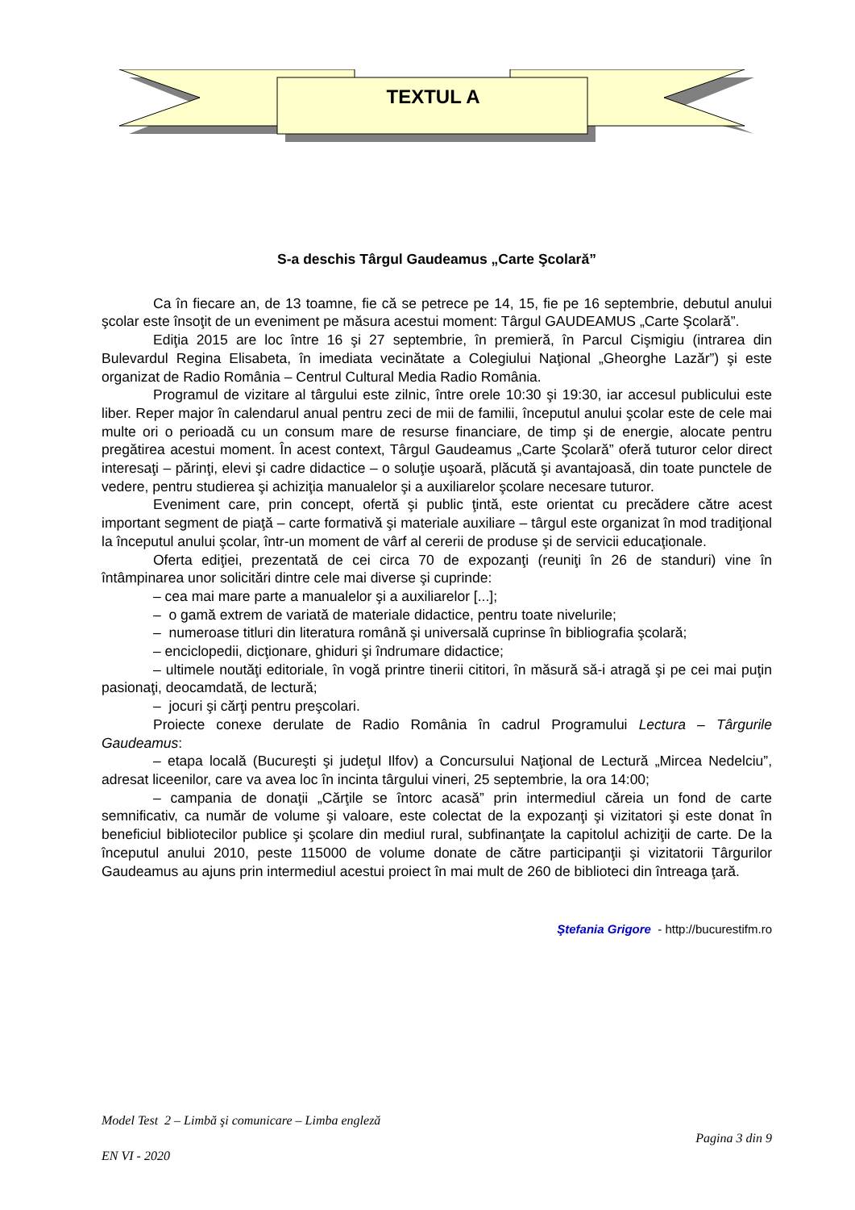TEXTUL A
S-a deschis Târgul Gaudeamus „Carte Şcolară”
Ca în fiecare an, de 13 toamne, fie că se petrece pe 14, 15, fie pe 16 septembrie, debutul anului şcolar este însoţit de un eveniment pe măsura acestui moment: Târgul GAUDEAMUS „Carte Şcolară”.
Ediţia 2015 are loc între 16 şi 27 septembrie, în premieră, în Parcul Cişmigiu (intrarea din Bulevardul Regina Elisabeta, în imediata vecinătate a Colegiului Naţional „Gheorghe Lazăr”) şi este organizat de Radio România – Centrul Cultural Media Radio România.
Programul de vizitare al târgului este zilnic, între orele 10:30 şi 19:30, iar accesul publicului este liber. Reper major în calendarul anual pentru zeci de mii de familii, începutul anului şcolar este de cele mai multe ori o perioadă cu un consum mare de resurse financiare, de timp şi de energie, alocate pentru pregătirea acestui moment. În acest context, Târgul Gaudeamus „Carte Şcolară” oferă tuturor celor direct interesaţi – părinţi, elevi şi cadre didactice – o soluţie uşoară, plăcută şi avantajoasă, din toate punctele de vedere, pentru studierea şi achiziţia manualelor şi a auxiliarelor şcolare necesare tuturor.
Eveniment care, prin concept, ofertă şi public ţintă, este orientat cu precădere către acest important segment de piaţă – carte formativă şi materiale auxiliare – târgul este organizat în mod tradiţional la începutul anului şcolar, într-un moment de vârf al cererii de produse şi de servicii educaţionale.
Oferta ediţiei, prezentată de cei circa 70 de expozanţi (reuniţi în 26 de standuri) vine în întâmpinarea unor solicitări dintre cele mai diverse şi cuprinde:
– cea mai mare parte a manualelor şi a auxiliarelor [...];
– o gamă extrem de variată de materiale didactice, pentru toate nivelurile;
– numeroase titluri din literatura română şi universală cuprinse în bibliografia şcolară;
– enciclopedii, dicţionare, ghiduri şi îndrumare didactice;
– ultimele noutăţi editoriale, în vogă printre tinerii cititori, în măsură să-i atragă şi pe cei mai puţin pasionaţi, deocamdată, de lectură;
– jocuri şi cărţi pentru preşcolari.
Proiecte conexe derulate de Radio România în cadrul Programului Lectura – Târgurile Gaudeamus:
– etapa locală (Bucureşti şi judeţul Ilfov) a Concursului Naţional de Lectură „Mircea Nedelciu”, adresat liceenilor, care va avea loc în incinta târgului vineri, 25 septembrie, la ora 14:00;
– campania de donaţii „Cărţile se întorc acasă” prin intermediul căreia un fond de carte semnificativ, ca număr de volume şi valoare, este colectat de la expozanţi şi vizitatori şi este donat în beneficiul bibliotecilor publice şi şcolare din mediul rural, subfinanţate la capitolul achiziţii de carte. De la începutul anului 2010, peste 115000 de volume donate de către participanţii şi vizitatorii Târgurilor Gaudeamus au ajuns prin intermediul acestui proiect în mai mult de 260 de biblioteci din întreaga ţară.
Ştefania Grigore - http://bucurestifm.ro
Model Test 2 – Limbă şi comunicare – Limba engleză
Pagina 3 din 9
EN VI - 2020